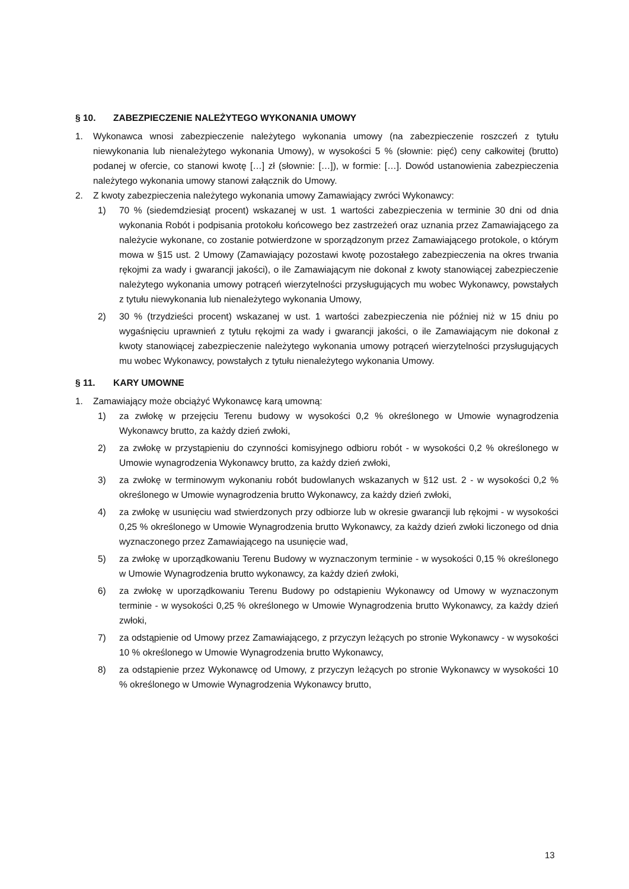§ 10. ZABEZPIECZENIE NALEŻYTEGO WYKONANIA UMOWY
1. Wykonawca wnosi zabezpieczenie należytego wykonania umowy (na zabezpieczenie roszczeń z tytułu niewykonania lub nienależytego wykonania Umowy), w wysokości 5 % (słownie: pięć) ceny całkowitej (brutto) podanej w ofercie, co stanowi kwotę […] zł (słownie: […]), w formie: […]. Dowód ustanowienia zabezpieczenia należytego wykonania umowy stanowi załącznik do Umowy.
2. Z kwoty zabezpieczenia należytego wykonania umowy Zamawiający zwróci Wykonawcy:
1) 70 % (siedemdziesiąt procent) wskazanej w ust. 1 wartości zabezpieczenia w terminie 30 dni od dnia wykonania Robót i podpisania protokołu końcowego bez zastrzeżeń oraz uznania przez Zamawiającego za należycie wykonane, co zostanie potwierdzone w sporządzonym przez Zamawiającego protokole, o którym mowa w §15 ust. 2 Umowy (Zamawiający pozostawi kwotę pozostałego zabezpieczenia na okres trwania rękojmi za wady i gwarancji jakości), o ile Zamawiającym nie dokonał z kwoty stanowiącej zabezpieczenie należytego wykonania umowy potrąceń wierzytelności przysługujących mu wobec Wykonawcy, powstałych z tytułu niewykonania lub nienależytego wykonania Umowy,
2) 30 % (trzydzieści procent) wskazanej w ust. 1 wartości zabezpieczenia nie później niż w 15 dniu po wygaśnięciu uprawnień z tytułu rękojmi za wady i gwarancji jakości, o ile Zamawiającym nie dokonał z kwoty stanowiącej zabezpieczenie należytego wykonania umowy potrąceń wierzytelności przysługujących mu wobec Wykonawcy, powstałych z tytułu nienależytego wykonania Umowy.
§ 11. KARY UMOWNE
1. Zamawiający może obciążyć Wykonawcę karą umowną:
1) za zwłokę w przejęciu Terenu budowy w wysokości 0,2 % określonego w Umowie wynagrodzenia Wykonawcy brutto, za każdy dzień zwłoki,
2) za zwłokę w przystąpieniu do czynności komisyjnego odbioru robót - w wysokości 0,2 % określonego w Umowie wynagrodzenia Wykonawcy brutto, za każdy dzień zwłoki,
3) za zwłokę w terminowym wykonaniu robót budowlanych wskazanych w §12 ust. 2 - w wysokości 0,2 % określonego w Umowie wynagrodzenia brutto Wykonawcy, za każdy dzień zwłoki,
4) za zwłokę w usunięciu wad stwierdzonych przy odbiorze lub w okresie gwarancji lub rękojmi - w wysokości 0,25 % określonego w Umowie Wynagrodzenia brutto Wykonawcy, za każdy dzień zwłoki liczonego od dnia wyznaczonego przez Zamawiającego na usunięcie wad,
5) za zwłokę w uporządkowaniu Terenu Budowy w wyznaczonym terminie - w wysokości 0,15 % określonego w Umowie Wynagrodzenia brutto wykonawcy, za każdy dzień zwłoki,
6) za zwłokę w uporządkowaniu Terenu Budowy po odstąpieniu Wykonawcy od Umowy w wyznaczonym terminie - w wysokości 0,25 % określonego w Umowie Wynagrodzenia brutto Wykonawcy, za każdy dzień zwłoki,
7) za odstąpienie od Umowy przez Zamawiającego, z przyczyn leżących po stronie Wykonawcy - w wysokości 10 % określonego w Umowie Wynagrodzenia brutto Wykonawcy,
8) za odstąpienie przez Wykonawcę od Umowy, z przyczyn leżących po stronie Wykonawcy w wysokości 10 % określonego w Umowie Wynagrodzenia Wykonawcy brutto,
13